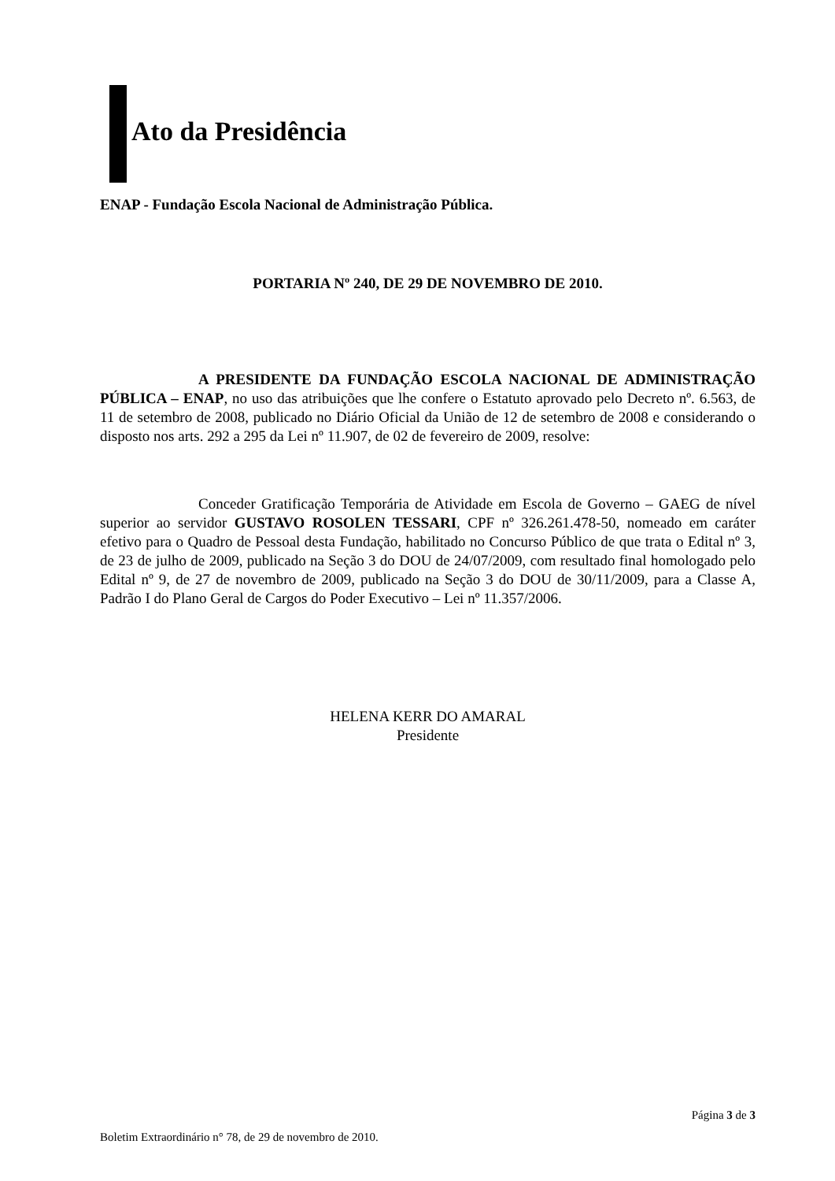Ato da Presidência
ENAP - Fundação Escola Nacional de Administração Pública.
PORTARIA Nº 240, DE 29 DE NOVEMBRO DE 2010.
A PRESIDENTE DA FUNDAÇÃO ESCOLA NACIONAL DE ADMINISTRAÇÃO PÚBLICA – ENAP, no uso das atribuições que lhe confere o Estatuto aprovado pelo Decreto nº. 6.563, de 11 de setembro de 2008, publicado no Diário Oficial da União de 12 de setembro de 2008 e considerando o disposto nos arts. 292 a 295 da Lei nº 11.907, de 02 de fevereiro de 2009, resolve:
Conceder Gratificação Temporária de Atividade em Escola de Governo – GAEG de nível superior ao servidor GUSTAVO ROSOLEN TESSARI, CPF nº 326.261.478-50, nomeado em caráter efetivo para o Quadro de Pessoal desta Fundação, habilitado no Concurso Público de que trata o Edital nº 3, de 23 de julho de 2009, publicado na Seção 3 do DOU de 24/07/2009, com resultado final homologado pelo Edital nº 9, de 27 de novembro de 2009, publicado na Seção 3 do DOU de 30/11/2009, para a Classe A, Padrão I do Plano Geral de Cargos do Poder Executivo – Lei nº 11.357/2006.
HELENA KERR DO AMARAL
Presidente
Página 3 de 3
Boletim Extraordinário n° 78, de 29 de novembro de 2010.